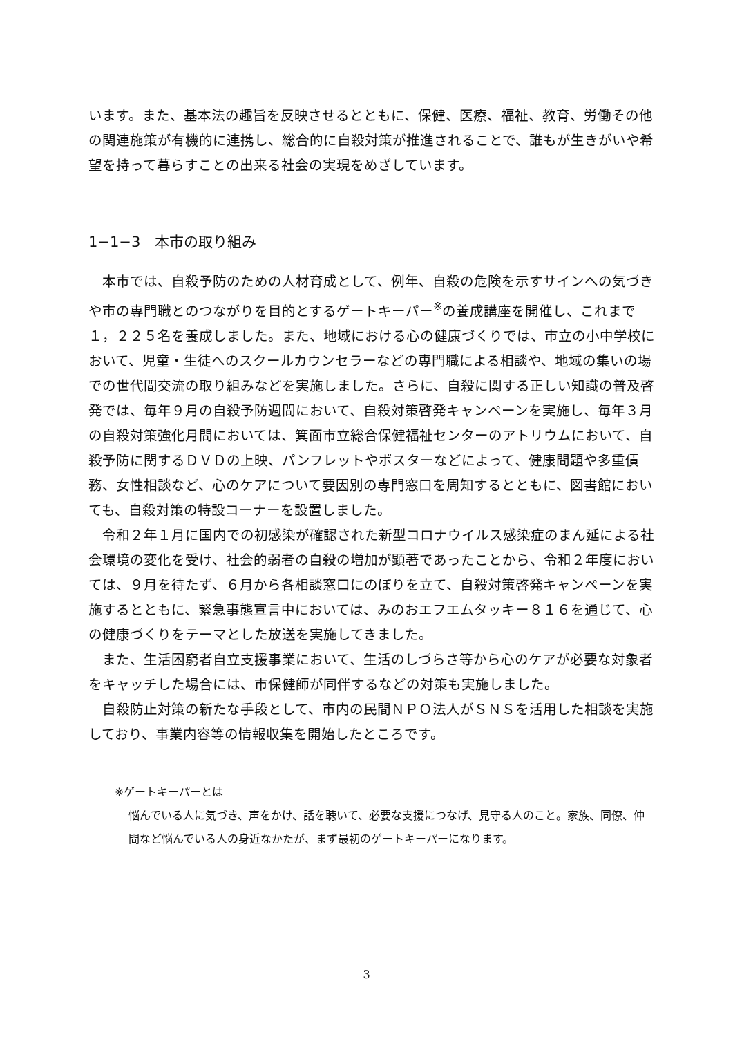います。また、基本法の趣旨を反映させるとともに、保健、医療、福祉、教育、労働その他の関連施策が有機的に連携し、総合的に自殺対策が推進されることで、誰もが生きがいや希望を持って暮らすことの出来る社会の実現をめざしています。
1−1−3　本市の取り組み
本市では、自殺予防のための人材育成として、例年、自殺の危険を示すサインへの気づきや市の専門職とのつながりを目的とするゲートキーパー<sup>※</sup>の養成講座を開催し、これまで１，２２５名を養成しました。また、地域における心の健康づくりでは、市立の小中学校において、児童・生徒へのスクールカウンセラーなどの専門職による相談や、地域の集いの場での世代間交流の取り組みなどを実施しました。さらに、自殺に関する正しい知識の普及啓発では、毎年９月の自殺予防週間において、自殺対策啓発キャンペーンを実施し、毎年３月の自殺対策強化月間においては、箕面市立総合保健福祉センターのアトリウムにおいて、自殺予防に関するＤＶＤの上映、パンフレットやポスターなどによって、健康問題や多重債務、女性相談など、心のケアについて要因別の専門窓口を周知するとともに、図書館においても、自殺対策の特設コーナーを設置しました。
令和２年１月に国内での初感染が確認された新型コロナウイルス感染症のまん延による社会環境の変化を受け、社会的弱者の自殺の増加が顕著であったことから、令和２年度においては、９月を待たず、６月から各相談窓口にのぼりを立て、自殺対策啓発キャンペーンを実施するとともに、緊急事態宣言中においては、みのおエフエムタッキー８１６を通じて、心の健康づくりをテーマとした放送を実施してきました。
また、生活困窮者自立支援事業において、生活のしづらさ等から心のケアが必要な対象者をキャッチした場合には、市保健師が同伴するなどの対策も実施しました。
自殺防止対策の新たな手段として、市内の民間ＮＰＯ法人がＳＮＳを活用した相談を実施しており、事業内容等の情報収集を開始したところです。
※ゲートキーパーとは
悩んでいる人に気づき、声をかけ、話を聴いて、必要な支援につなげ、見守る人のこと。家族、同僚、仲間など悩んでいる人の身近なかたが、まず最初のゲートキーパーになります。
3